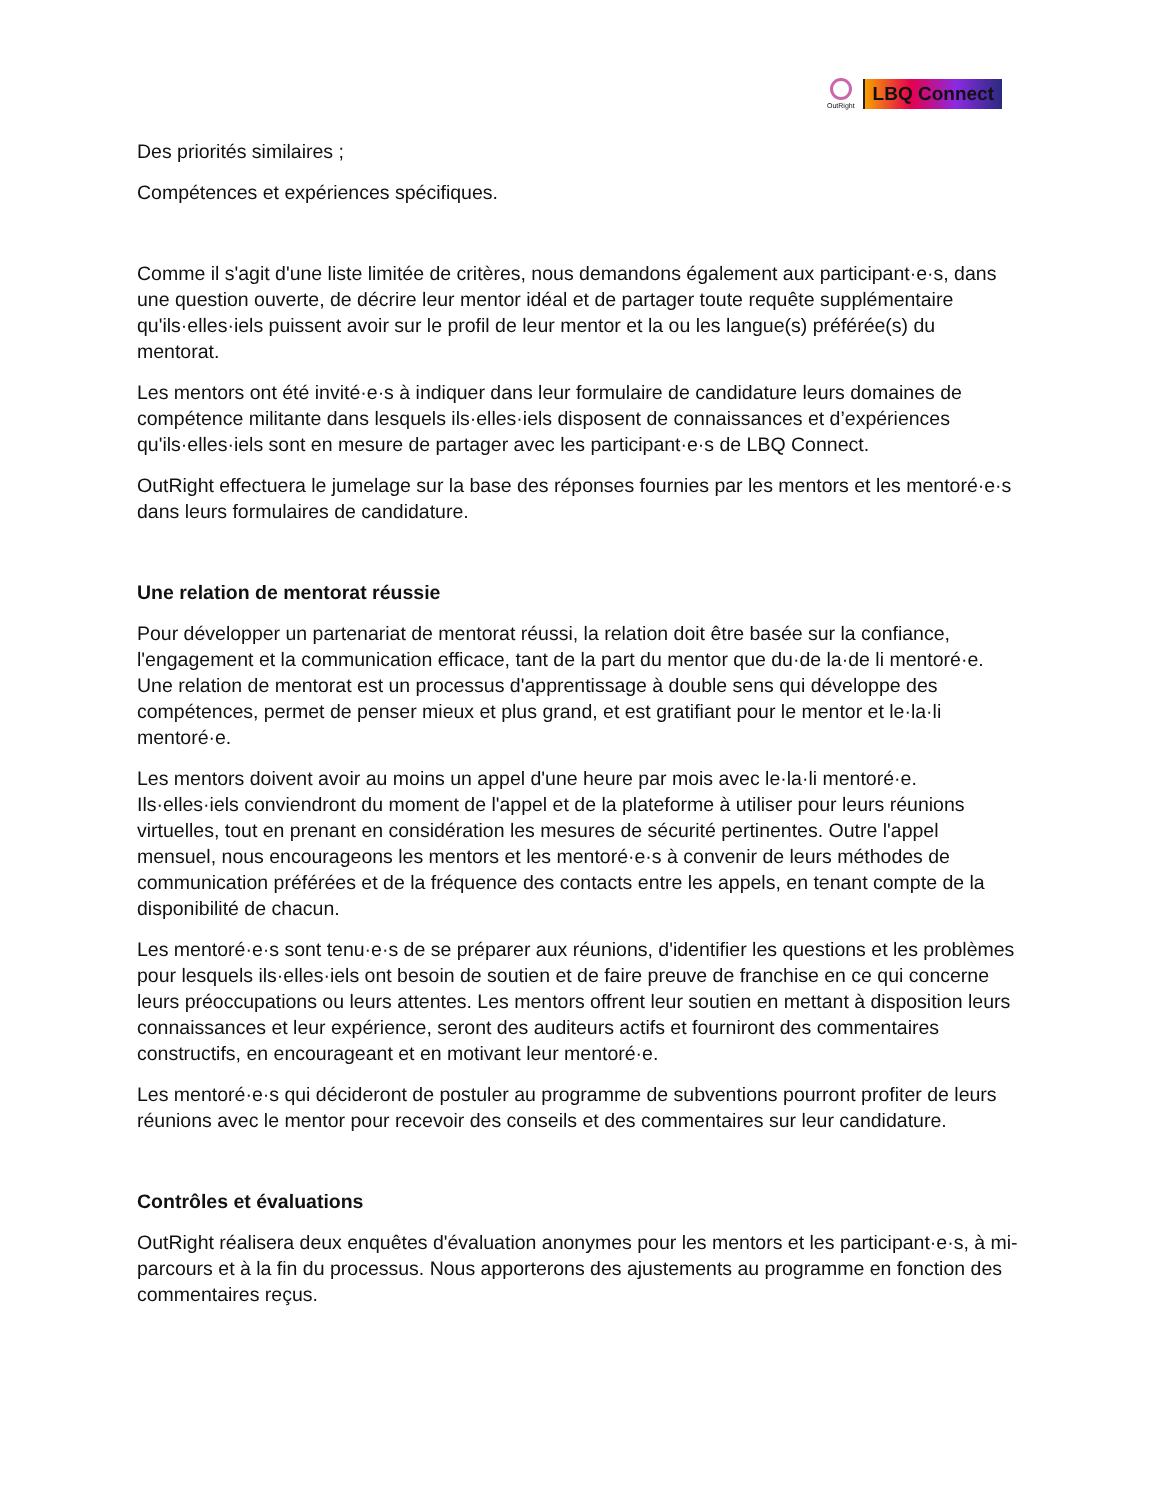OutRight
LBQ Connect
Des priorités similaires ;
Compétences et expériences spécifiques.
Comme il s'agit d'une liste limitée de critères, nous demandons également aux participant·e·s, dans une question ouverte, de décrire leur mentor idéal et de partager toute requête supplémentaire qu'ils·elles·iels puissent avoir sur le profil de leur mentor et la ou les langue(s) préférée(s) du mentorat.
Les mentors ont été invité·e·s à indiquer dans leur formulaire de candidature leurs domaines de compétence militante dans lesquels ils·elles·iels disposent de connaissances et d’expériences qu'ils·elles·iels sont en mesure de partager avec les participant·e·s de LBQ Connect.
OutRight effectuera le jumelage sur la base des réponses fournies par les mentors et les mentoré·e·s dans leurs formulaires de candidature.
Une relation de mentorat réussie
Pour développer un partenariat de mentorat réussi, la relation doit être basée sur la confiance, l'engagement et la communication efficace, tant de la part du mentor que du·de la·de li mentoré·e. Une relation de mentorat est un processus d'apprentissage à double sens qui développe des compétences, permet de penser mieux et plus grand, et est gratifiant pour le mentor et le·la·li mentoré·e.
Les mentors doivent avoir au moins un appel d'une heure par mois avec le·la·li mentoré·e. Ils·elles·iels conviendront du moment de l'appel et de la plateforme à utiliser pour leurs réunions virtuelles, tout en prenant en considération les mesures de sécurité pertinentes. Outre l'appel mensuel, nous encourageons les mentors et les mentoré·e·s à convenir de leurs méthodes de communication préférées et de la fréquence des contacts entre les appels, en tenant compte de la disponibilité de chacun.
Les mentoré·e·s sont tenu·e·s de se préparer aux réunions, d'identifier les questions et les problèmes pour lesquels ils·elles·iels ont besoin de soutien et de faire preuve de franchise en ce qui concerne leurs préoccupations ou leurs attentes. Les mentors offrent leur soutien en mettant à disposition leurs connaissances et leur expérience, seront des auditeurs actifs et fourniront des commentaires constructifs, en encourageant et en motivant leur mentoré·e.
Les mentoré·e·s qui décideront de postuler au programme de subventions pourront profiter de leurs réunions avec le mentor pour recevoir des conseils et des commentaires sur leur candidature.
Contrôles et évaluations
OutRight réalisera deux enquêtes d'évaluation anonymes pour les mentors et les participant·e·s, à mi-parcours et à la fin du processus. Nous apporterons des ajustements au programme en fonction des commentaires reçus.